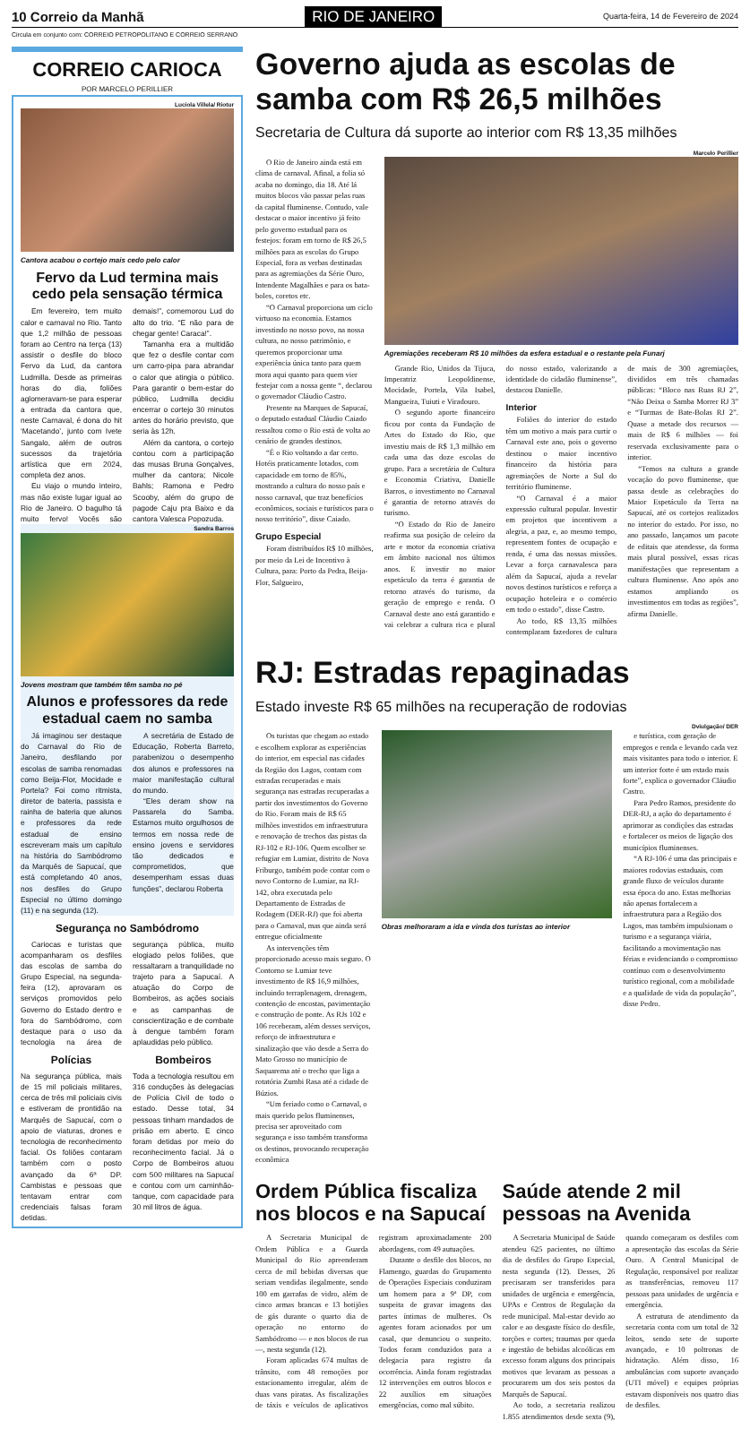10 Correio da Manhã RIO DE JANEIRO Quarta-feira, 14 de Fevereiro de 2024
Circula em conjunto com: CORREIO PETROPOLITANO E CORREIO SERRANO
CORREIO CARIOCA
POR MARCELO PERILLIER
Luciola Villela/ Riotur
Cantora acabou o cortejo mais cedo pelo calor
Fervo da Lud termina mais cedo pela sensação térmica
Em fevereiro, tem muito calor e carnaval no Rio. Tanto que 1,2 milhão de pessoas foram ao Centro na terça (13) assistir o desfile do bloco Fervo da Lud, da cantora Ludmilla. Desde as primeiras horas do dia, foliões aglomeravam-se para esperar a entrada da cantora que, neste Carnaval, é dona do hit ‘Macetando’, junto com Ivete Sangalo, além de outros sucessos da trajetória artística que em 2024, completa dez anos.
Eu viajo o mundo inteiro, mas não existe lugar igual ao Rio de Janeiro. O bagulho tá muito fervo! Vocês são demais!”, comemorou Lud do alto do trio. “E não para de chegar gente! Caraca!”.
Tamanha era a multidão que fez o desfile contar com um carro-pipa para abrandar o calor que atingia o público. Para garantir o bem-estar do público, Ludmilla decidiu encerrar o cortejo 30 minutos antes do horário previsto, que seria às 12h.
Além da cantora, o cortejo contou com a participação das musas Bruna Gonçalves, mulher da cantora; Nicole Bahls; Ramona e Pedro Scooby, além do grupo de pagode Caju pra Baixo e da cantora Valesca Popozuda.
Sandra Barros
Jovens mostram que também têm samba no pé
Alunos e professores da rede estadual caem no samba
Já imaginou ser destaque do Carnaval do Rio de Janeiro, desfilando por escolas de samba renomadas como Beija-Flor, Mocidade e Portela? Foi como ritmista, diretor de bateria, passista e rainha de bateria que alunos e professores da rede estadual de ensino escreveram mais um capítulo na história do Sambódromo da Marquês de Sapucaí, que está completando 40 anos, nos desfiles do Grupo Especial no último domingo (11) e na segunda (12).
A secretária de Estado de Educação, Roberta Barreto, parabenizou o desempenho dos alunos e professores na maior manifestação cultural do mundo.
“Eles deram show na Passarela do Samba. Estamos muito orgulhosos de termos em nossa rede de ensino jovens e servidores tão dedicados e comprometidos, que desempenham essas duas funções”, declarou Roberta
Segurança no Sambódromo
Cariocas e turistas que acompanharam os desfiles das escolas de samba do Grupo Especial, na segunda-feira (12), aprovaram os serviços promovidos pelo Governo do Estado dentro e fora do Sambódromo, com destaque para o uso da tecnologia na área de segurança pública, muito elogiado pelos foliões, que ressaltaram a tranquilidade no trajeto para a Sapucaí. A atuação do Corpo de Bombeiros, as ações sociais e as campanhas de conscientização e de combate à dengue também foram aplaudidas pelo público.
Polícias
Na segurança pública, mais de 15 mil policiais militares, cerca de três mil policiais civis e estiveram de prontidão na Marquês de Sapucaí, com o apoio de viaturas, drones e tecnologia de reconhecimento facial. Os foliões contaram também com o posto avançado da 6ª DP. Cambistas e pessoas que tentavam entrar com credenciais falsas foram detidas.
Bombeiros
Toda a tecnologia resultou em 316 conduções às delegacias de Polícia Civil de todo o estado. Desse total, 34 pessoas tinham mandados de prisão em aberto. E cinco foram detidas por meio do reconhecimento facial. Já o Corpo de Bombeiros atuou com 500 militares na Sapucaí e contou com um caminhão-tanque, com capacidade para 30 mil litros de água.
Governo ajuda as escolas de samba com R$ 26,5 milhões
Secretaria de Cultura dá suporte ao interior com R$ 13,35 milhões
Marcelo Perillier
O Rio de Janeiro ainda está em clima de carnaval. Afinal, a folia só acaba no domingo, dia 18. Até lá muitos blocos vão passar pelas ruas da capital fluminense. Contudo, vale destacar o maior incentivo já feito pelo governo estadual para os festejos: foram em torno de R$ 26,5 milhões para as escolas do Grupo Especial, fora as verbas destinadas para as agremiações da Série Ouro, Intendente Magalhães e para os bata-boles, coretos etc.
“O Carnaval proporciona um ciclo virtuoso na economia. Estamos investindo no nosso povo, na nossa cultura, no nosso patrimônio, e queremos proporcionar uma experiência única tanto para quem mora aqui quanto para quem vier festejar com a nossa gente “, declarou o governador Cláudio Castro.
Presente na Marques de Sapucaí, o deputado estadual Cláudio Caiado ressaltou como o Rio está de volta ao cenário de grandes destinos.
“É o Rio voltando a dar certo. Hotéis praticamente lotados, com capacidade em torno de 85%, mostrando a cultura do nosso país e nosso carnaval, que traz benefícios econômicos, sociais e turísticos para o nosso território”, disse Caiado.
Grupo Especial
Foram distribuídos R$ 10 milhões, por meio da Lei de Incentivo à Cultura, para: Porto da Pedra, Beija-Flor, Salgueiro,
Agremiações receberam R$ 10 milhões da esfera estadual e o restante pela Funarj
Grande Rio, Unidos da Tijuca, Imperatriz Leopoldinense, Mocidade, Portela, Vila Isabel, Mangueira, Tuiuti e Viradouro.
O segundo aporte financeiro ficou por conta da Fundação de Artes do Estado do Rio, que investiu mais de R$ 1,3 milhão em cada uma das doze escolas do grupo. Para a secretária de Cultura e Economia Criativa, Danielle Barros, o investimento no Carnaval é garantia de retorno através do turismo.
“O Estado do Rio de Janeiro reafirma sua posição de celeiro da arte e motor da economia criativa em âmbito nacional nos últimos anos. E investir no maior espetáculo da terra é garantia de retorno através do turismo, da geração de emprego e renda. O Carnaval deste ano está garantido e vai celebrar a cultura rica e plural do nosso estado, valorizando a identidade do cidadão fluminense”, destacou Danielle.
Interior
Foliões do interior do estado têm um motivo a mais para curtir o Carnaval este ano, pois o governo destinou o maior incentivo financeiro da história para agremiações de Norte a Sul do território fluminense.
“O Carnaval é a maior expressão cultural popular. Investir em projetos que incentivem a alegria, a paz, e, ao mesmo tempo, representem fontes de ocupação e renda, é uma das nossas missões. Levar a força carnavalesca para além da Sapucaí, ajuda a revelar novos destinos turísticos e reforça a ocupação hoteleira e o comércio em todo o estado”, disse Castro.
Ao todo, R$ 13,35 milhões contemplaram fazedores de cultura de mais de 300 agremiações, divididos em três chamadas públicas: “Bloco nas Ruas RJ 2”, “Não Deixa o Samba Morrer RJ 3” e “Turmas de Bate-Bolas RJ 2”. Quase a metade dos recursos — mais de R$ 6 milhões — foi reservada exclusivamente para o interior.
“Temos na cultura a grande vocação do povo fluminense, que passa desde as celebrações do Maior Espetáculo da Terra na Sapucaí, até os cortejos realizados no interior do estado. Por isso, no ano passado, lançamos um pacote de editais que atendesse, da forma mais plural possível, essas ricas manifestações que representam a cultura fluminense. Ano após ano estamos ampliando os investimentos em todas as regiões”, afirma Danielle.
RJ: Estradas repaginadas
Estado investe R$ 65 milhões na recuperação de rodovias
Dviulgação/ DER
Os turistas que chegam ao estado e escolhem explorar as experiências do interior, em especial nas cidades da Região dos Lagos, contam com estradas recuperadas e mais segurança nas estradas recuperadas a partir dos investimentos do Governo do Rio. Foram mais de R$ 65 milhões investidos em infraestrutura e renovação de trechos das pistas da RJ-102 e RJ-106. Quem escolher se refugiar em Lumiar, distrito de Nova Friburgo, também pode contar com o novo Contorno de Lumiar, na RJ-142, obra executada pelo Departamento de Estradas de Rodagem (DER-RJ) que foi aberta para o Carnaval, mas que ainda será entregue oficialmente
As intervenções têm proporcionado acesso mais seguro. O Contorno se Lumiar teve investimento de R$ 16,9 milhões, incluindo terraplenagem, drenagem, contenção de encostas, pavimentação e construção de ponte. As RJs 102 e 106 receberam, além desses serviços, reforço de infraestrutura e sinalização que vão desde a Serra do Mato Grosso no município de Saquarema até o trecho que liga a rotatória Zumbi Rasa até a cidade de Búzios.
“Um feriado como o Carnaval, o mais querido pelos fluminenses, precisa ser aproveitado com segurança e isso também transforma os destinos, provocando recuperação econômica
Obras melhoraram a ida e vinda dos turistas ao interior
e turística, com geração de empregos e renda e levando cada vez mais visitantes para todo o interior. E um interior forte é um estado mais forte”, explica o governador Cláudio Castro.
Para Pedro Ramos, presidente do DER-RJ, a ação do departamento é aprimorar as condições das estradas e fortalecer os meios de ligação dos municípios fluminenses.
“A RJ-106 é uma das principais e maiores rodovias estaduais, com grande fluxo de veículos durante essa época do ano. Estas melhorias não apenas fortalecem a infraestrutura para a Região dos Lagos, mas também impulsionam o turismo e a segurança viária, facilitando a movimentação nas férias e evidenciando o compromisso contínuo com o desenvolvimento turístico regional, com a mobilidade e a qualidade de vida da população”, disse Pedro.
Ordem Pública fiscaliza nos blocos e na Sapucaí
A Secretaria Municipal de Ordem Pública e a Guarda Municipal do Rio apreenderam cerca de mil bebidas diversas que seriam vendidas ilegalmente, sendo 100 em garrafas de vidro, além de cinco armas brancas e 13 botijões de gás durante o quarto dia de operação no entorno do Sambódromo — e nos blocos de rua —, nesta segunda (12).
Foram aplicadas 674 multas de trânsito, com 48 remoções por estacionamento irregular, além de duas vans piratas. As fiscalizações de táxis e veículos de aplicativos registram aproximadamente 200 abordagens, com 49 autuações.
Durante o desfile dos blocos, no Flamengo, guardas do Grupamento de Operações Especiais conduziram um homem para a 9ª DP, com suspeita de gravar imagens das partes íntimas de mulheres. Os agentes foram acionados por um casal, que denunciou o suspeito. Todos foram conduzidos para a delegacia para registro da ocorrência. Ainda foram registradas 12 intervenções em outros blocos e 22 auxílios em situações emergências, como mal súbito.
Saúde atende 2 mil pessoas na Avenida
A Secretaria Municipal de Saúde atendeu 625 pacientes, no último dia de desfiles do Grupo Especial, nesta segunda (12). Desses, 26 precisaram ser transferidos para unidades de urgência e emergência, UPAs e Centros de Regulação da rede municipal. Mal-estar devido ao calor e ao desgaste físico do desfile, torções e cortes; traumas por queda e ingestão de bebidas alcoólicas em excesso foram alguns dos principais motivos que levaram as pessoas a procurarem um dos seis postos da Marquês de Sapucaí.
Ao todo, a secretaria realizou 1.855 atendimentos desde sexta (9), quando começaram os desfiles com a apresentação das escolas da Série Ouro. A Central Municipal de Regulação, responsável por realizar as transferências, removeu 117 pessoas para unidades de urgência e emergência.
A estrutura de atendimento da secretaria conta com um total de 32 leitos, sendo sete de suporte avançado, e 10 poltronas de hidratação. Além disso, 16 ambulâncias com suporte avançado (UTI móvel) e equipes próprias estavam disponíveis nos quatro dias de desfiles.